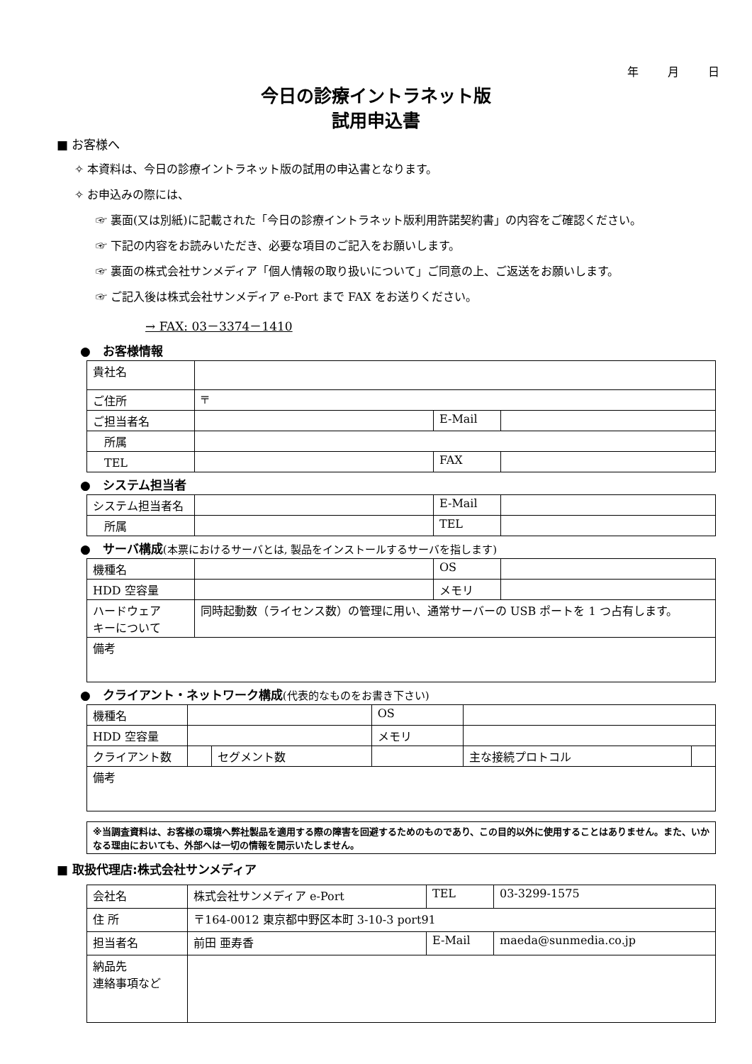年 月 日
今日の診療イントラネット版
試用申込書
■ お客様へ
✧ 本資料は、今日の診療イントラネット版の試用の申込書となります。
✧ お申込みの際には、
☞ 裏面(又は別紙)に記載された「今日の診療イントラネット版利用許諾契約書」の内容をご確認ください。
☞ 下記の内容をお読みいただき、必要な項目のご記入をお願いします。
☞ 裏面の株式会社サンメディア「個人情報の取り扱いについて」ご同意の上、ご返送をお願いします。
☞ ご記入後は株式会社サンメディア e-Port まで FAX をお送りください。
→ FAX: 03－3374－1410
●　お客様情報
| 貴社名 | | | |
| ご住所 | 〒 | | |
| ご担当者名 | | E-Mail | |
| 所属 | | | |
| TEL | | FAX | |
●　システム担当者
| システム担当者名 | | E-Mail | |
| 所属 | | TEL | |
●　サーバ構成(本票におけるサーバとは, 製品をインストールするサーバを指します)
| 機種名 | | OS | |
| HDD 空容量 | | メモリ | |
| ハードウェア キーについて | 同時起動数（ライセンス数）の管理に用い、通常サーバーの USB ポートを 1 つ占有します。 | | |
| 備考 | | | |
●　クライアント・ネットワーク構成(代表的なものをお書き下さい)
| 機種名 | | | OS | | |
| HDD 空容量 | | | メモリ | | |
| クライアント数 | | セグメント数 | | 主な接続プロトコル | |
| 備考 | | | | | |
※当調査資料は、お客様の環境へ弊社製品を適用する際の障害を回避するためのものであり、この目的以外に使用することはありません。また、いかなる理由においても、外部へは一切の情報を開示いたしません。
■ 取扱代理店:株式会社サンメディア
| 会社名 | 株式会社サンメディア e-Port | TEL | 03-3299-1575 |
| 住 所 | 〒164-0012 東京都中野区本町 3-10-3 port91 | | |
| 担当者名 | 前田 亜寿香 | E-Mail | maeda@sunmedia.co.jp |
| 納品先 連絡事項など | | | |